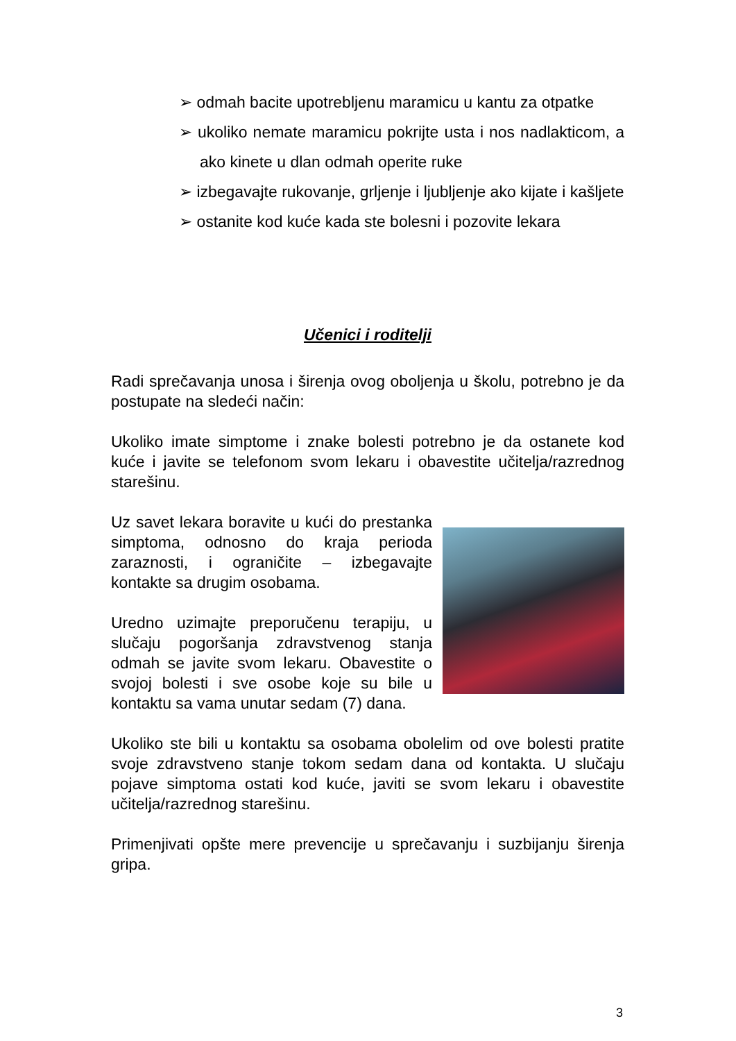➢ odmah bacite upotrebljenu maramicu u kantu za otpatke
➢ ukoliko nemate maramicu pokrijte usta i nos nadlakticom, a ako kinete u dlan odmah operite ruke
➢ izbegavajte rukovanje, grljenje i ljubljenje ako kijate i kašljete
➢ ostanite kod kuće kada ste bolesni i pozovite lekara
Učenici i roditelji
Radi sprečavanja unosa i širenja ovog oboljenja u školu, potrebno je da postupate na sledeći način:
Ukoliko imate simptome i znake bolesti potrebno je da ostanete kod kuće i javite se telefonom svom lekaru i obavestite učitelja/razrednog starešinu.
Uz savet lekara boravite u kući do prestanka simptoma, odnosno do kraja perioda zaraznosti, i ograničite – izbegavajte kontakte sa drugim osobama.
Uredno uzimajte preporučenu terapiju, u slučaju pogoršanja zdravstvenog stanja odmah se javite svom lekaru. Obavestite o svojoj bolesti i sve osobe koje su bile u kontaktu sa vama unutar sedam (7) dana.
Ukoliko ste bili u kontaktu sa osobama obolelim od ove bolesti pratite svoje zdravstveno stanje tokom sedam dana od kontakta. U slučaju pojave simptoma ostati kod kuće, javiti se svom lekaru i obavestite učitelja/razrednog starešinu.
Primenjivati opšte mere prevencije u sprečavanju i suzbijanju širenja gripa.
3